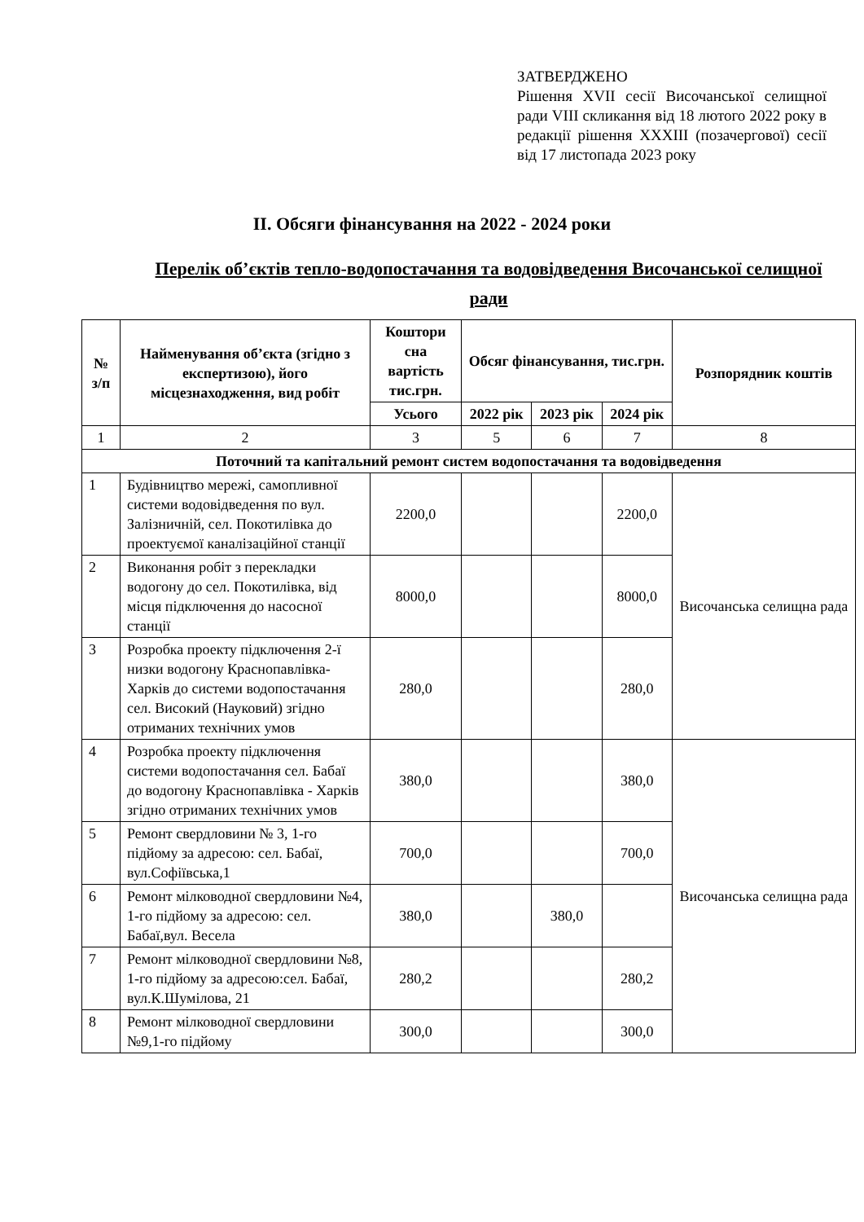ЗАТВЕРДЖЕНО
Рішення XVII сесії Височанської селищної ради VIII скликання від 18 лютого 2022 року в редакції рішення XXXIII (позачергової) сесії від 17 листопада 2023 року
ІІ. Обсяги фінансування на 2022 - 2024 роки
Перелік об’єктів тепло-водопостачання та водовідведення Височанської селищної ради
| № з/п | Найменування об’єкта (згідно з експертизою), його місцезнаходження, вид робіт | Коштори сна вартість тис.грн. | Обсяг фінансування, тис.грн. | | | Розпорядник коштів |
| --- | --- | --- | --- | --- | --- | --- |
| | | Усього | 2022 рік | 2023 рік | 2024 рік | |
| 1 | 2 | 3 | 5 | 6 | 7 | 8 |
| Поточний та капітальний ремонт систем водопостачання та водовідведення | | | | | | |
| 1 | Будівництво мережі, самопливної системи водовідведення по вул. Залізничній, сел. Покотилівка до проектуємої каналізаційної станції | 2200,0 | | | 2200,0 | Височанська селищна рада |
| 2 | Виконання робіт з перекладки водогону до сел. Покотилівка, від місця підключення до насосної станції | 8000,0 | | | 8000,0 | |
| 3 | Розробка проекту підключення 2-ї низки водогону Краснопавлівка-Харків до системи водопостачання сел. Високий (Науковий) згідно отриманих технічних умов | 280,0 | | | 280,0 | |
| 4 | Розробка проекту підключення системи водопостачання сел. Бабаї до водогону Краснопавлівка - Харків згідно отриманих технічних умов | 380,0 | | | 380,0 | Височанська селищна рада |
| 5 | Ремонт свердловини № 3, 1-го підйому за адресою: сел. Бабаї, вул.Софіївська,1 | 700,0 | | | 700,0 | |
| 6 | Ремонт мілководної свердловини №4, 1-го підйому за адресою: сел. Бабаї,вул. Весела | 380,0 | | 380,0 | | |
| 7 | Ремонт мілководної свердловини №8, 1-го підйому за адресою:сел. Бабаї, вул.К.Шумілова, 21 | 280,2 | | | 280,2 | |
| 8 | Ремонт мілководної свердловини №9,1-го підйому | 300,0 | | | 300,0 | |